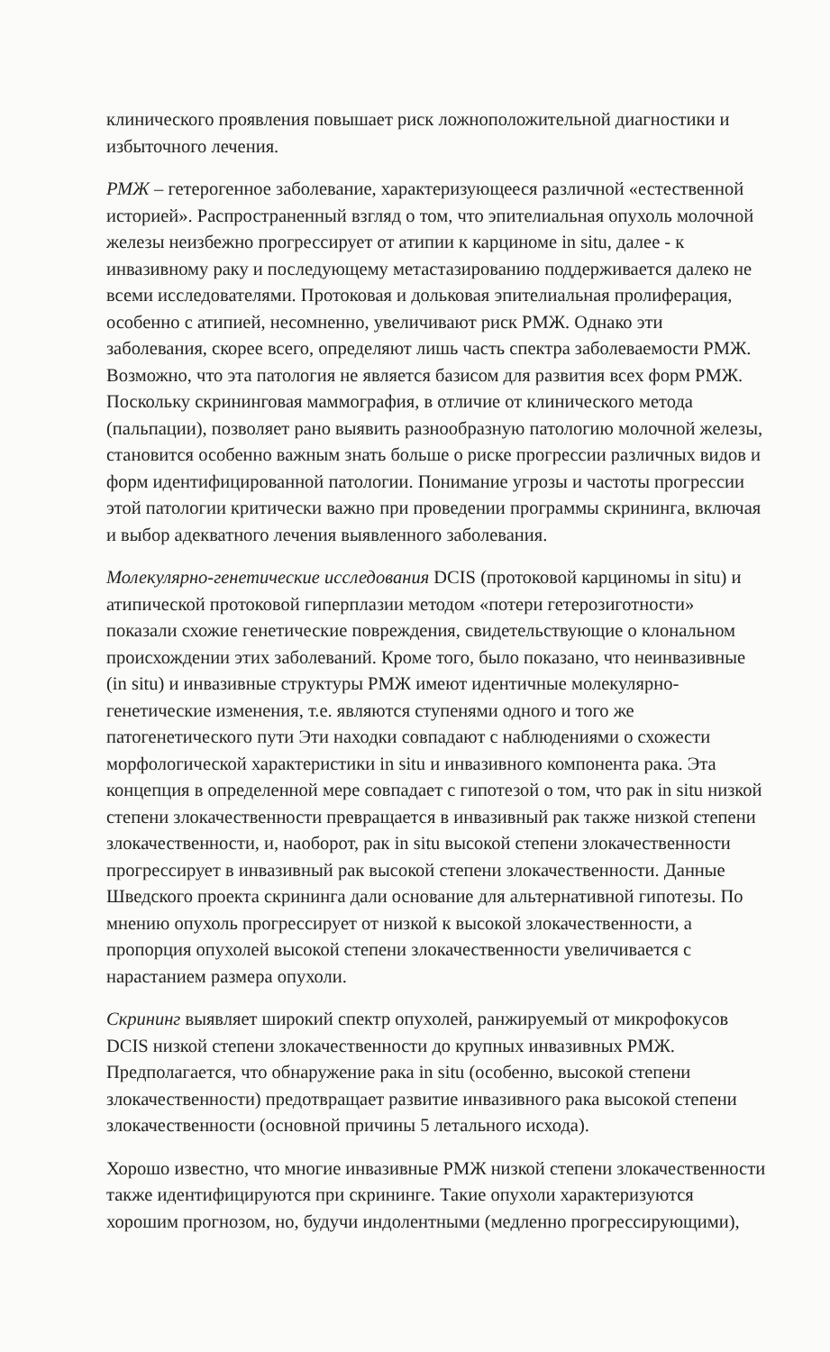клинического проявления повышает риск ложноположительной диагностики и избыточного лечения.
РМЖ – гетерогенное заболевание, характеризующееся различной «естественной историей». Распространенный взгляд о том, что эпителиальная опухоль молочной железы неизбежно прогрессирует от атипии к карциноме in situ, далее - к инвазивному раку и последующему метастазированию поддерживается далеко не всеми исследователями. Протоковая и дольковая эпителиальная пролиферация, особенно с атипией, несомненно, увеличивают риск РМЖ. Однако эти заболевания, скорее всего, определяют лишь часть спектра заболеваемости РМЖ. Возможно, что эта патология не является базисом для развития всех форм РМЖ. Поскольку скрининговая маммография, в отличие от клинического метода (пальпации), позволяет рано выявить разнообразную патологию молочной железы, становится особенно важным знать больше о риске прогрессии различных видов и форм идентифицированной патологии. Понимание угрозы и частоты прогрессии этой патологии критически важно при проведении программы скрининга, включая и выбор адекватного лечения выявленного заболевания.
Молекулярно-генетические исследования DCIS (протоковой карциномы in situ) и атипической протоковой гиперплазии методом «потери гетерозиготности» показали схожие генетические повреждения, свидетельствующие о клональном происхождении этих заболеваний. Кроме того, было показано, что неинвазивные (in situ) и инвазивные структуры РМЖ имеют идентичные молекулярно-генетические изменения, т.е. являются ступенями одного и того же патогенетического пути Эти находки совпадают с наблюдениями о схожести морфологической характеристики in situ и инвазивного компонента рака. Эта концепция в определенной мере совпадает с гипотезой о том, что рак in situ низкой степени злокачественности превращается в инвазивный рак также низкой степени злокачественности, и, наоборот, рак in situ высокой степени злокачественности прогрессирует в инвазивный рак высокой степени злокачественности. Данные Шведского проекта скрининга дали основание для альтернативной гипотезы. По мнению опухоль прогрессирует от низкой к высокой злокачественности, а пропорция опухолей высокой степени злокачественности увеличивается с нарастанием размера опухоли.
Скрининг выявляет широкий спектр опухолей, ранжируемый от микрофокусов DCIS низкой степени злокачественности до крупных инвазивных РМЖ. Предполагается, что обнаружение рака in situ (особенно, высокой степени злокачественности) предотвращает развитие инвазивного рака высокой степени злокачественности (основной причины 5 летального исхода).
Хорошо известно, что многие инвазивные РМЖ низкой степени злокачественности также идентифицируются при скрининге. Такие опухоли характеризуются хорошим прогнозом, но, будучи индолентными (медленно прогрессирующими),